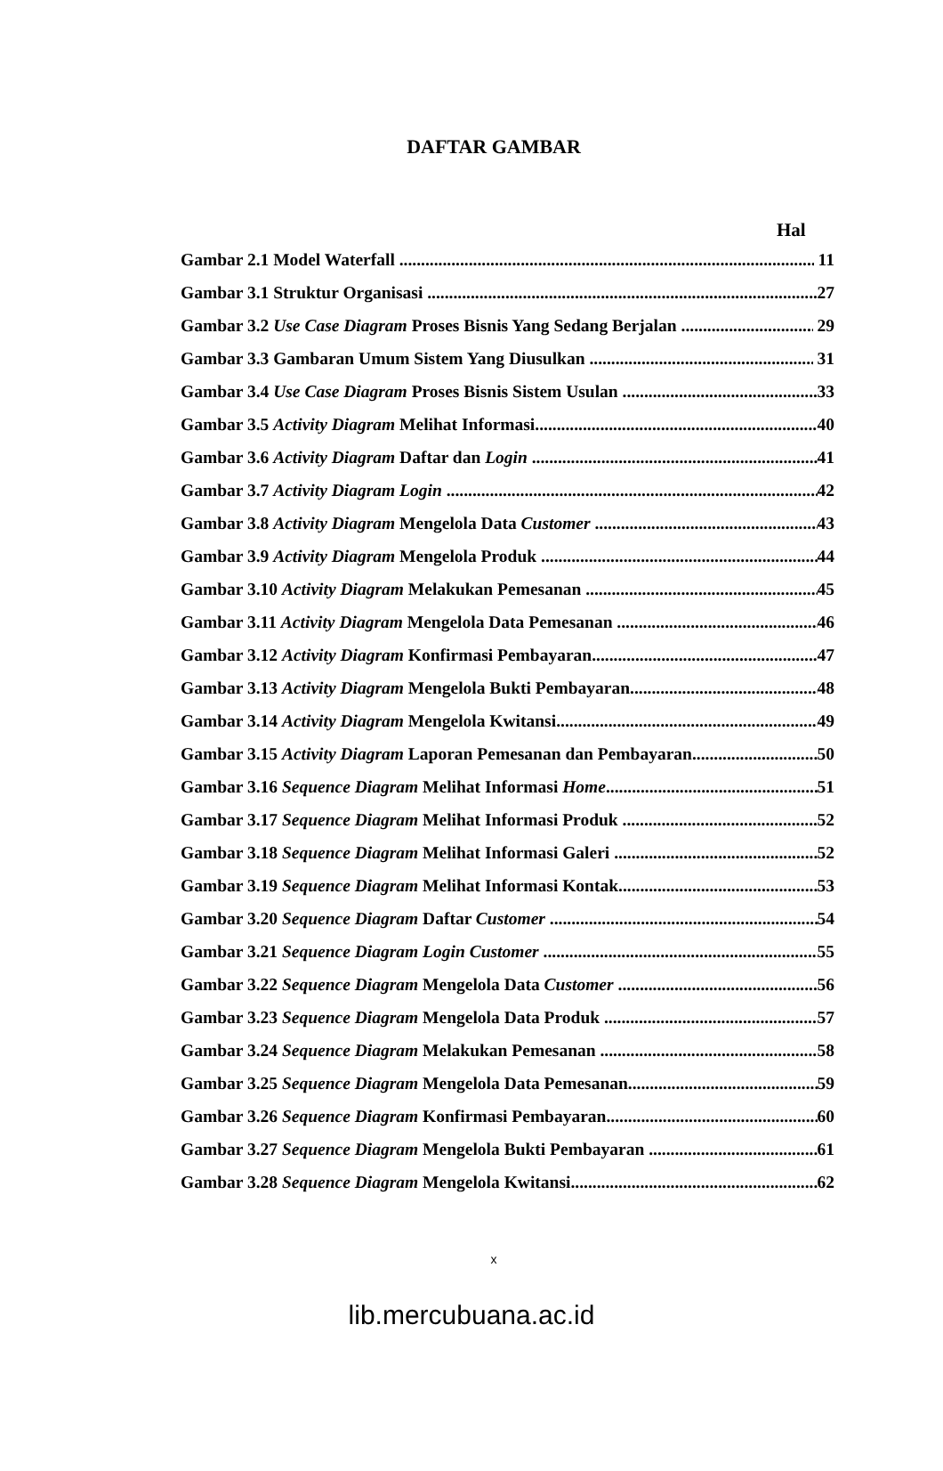DAFTAR GAMBAR
Hal
Gambar 2.1 Model Waterfall 11
Gambar 3.1 Struktur Organisasi 27
Gambar 3.2 Use Case Diagram Proses Bisnis Yang Sedang Berjalan 29
Gambar 3.3 Gambaran Umum Sistem Yang Diusulkan 31
Gambar 3.4 Use Case Diagram Proses Bisnis Sistem Usulan 33
Gambar 3.5 Activity Diagram Melihat Informasi 40
Gambar 3.6 Activity Diagram Daftar dan Login 41
Gambar 3.7 Activity Diagram Login 42
Gambar 3.8 Activity Diagram Mengelola Data Customer 43
Gambar 3.9 Activity Diagram Mengelola Produk 44
Gambar 3.10 Activity Diagram Melakukan Pemesanan 45
Gambar 3.11 Activity Diagram Mengelola Data Pemesanan 46
Gambar 3.12 Activity Diagram Konfirmasi Pembayaran 47
Gambar 3.13 Activity Diagram Mengelola Bukti Pembayaran 48
Gambar 3.14 Activity Diagram Mengelola Kwitansi 49
Gambar 3.15 Activity Diagram Laporan Pemesanan dan Pembayaran 50
Gambar 3.16 Sequence Diagram Melihat Informasi Home 51
Gambar 3.17 Sequence Diagram Melihat Informasi Produk 52
Gambar 3.18 Sequence Diagram Melihat Informasi Galeri 52
Gambar 3.19 Sequence Diagram Melihat Informasi Kontak 53
Gambar 3.20 Sequence Diagram Daftar Customer 54
Gambar 3.21 Sequence Diagram Login Customer 55
Gambar 3.22 Sequence Diagram Mengelola Data Customer 56
Gambar 3.23 Sequence Diagram Mengelola Data Produk 57
Gambar 3.24 Sequence Diagram Melakukan Pemesanan 58
Gambar 3.25 Sequence Diagram Mengelola Data Pemesanan 59
Gambar 3.26 Sequence Diagram Konfirmasi Pembayaran 60
Gambar 3.27 Sequence Diagram Mengelola Bukti Pembayaran 61
Gambar 3.28 Sequence Diagram Mengelola Kwitansi 62
x
lib.mercubuana.ac.id